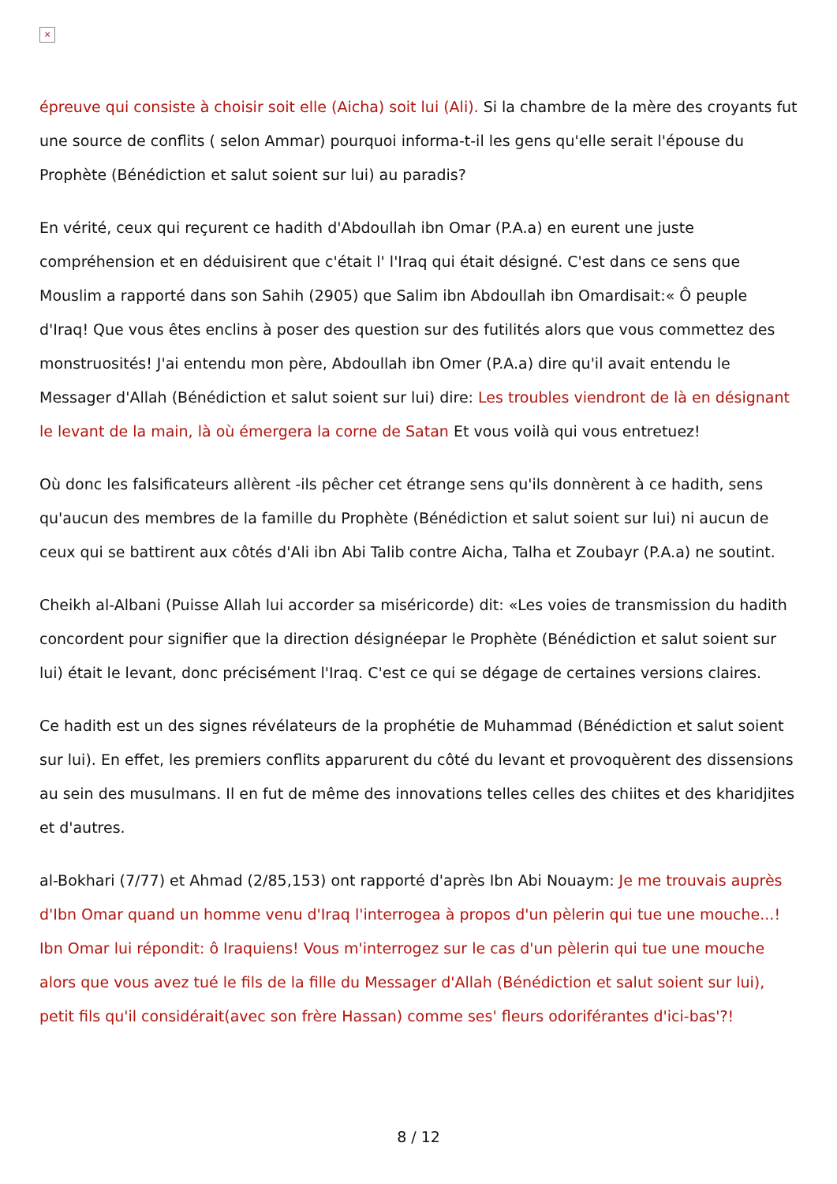×
épreuve qui consiste à choisir soit elle (Aicha) soit lui (Ali). Si la chambre de la mère des croyants fut une source de conflits ( selon Ammar) pourquoi informa-t-il les gens qu'elle serait l'épouse du Prophète (Bénédiction et salut soient sur lui) au paradis?
En vérité, ceux qui reçurent ce hadith d'Abdoullah ibn Omar (P.A.a) en eurent une juste compréhension et en déduisirent que c'était l' l'Iraq qui était désigné. C'est dans ce sens que Mouslim a rapporté dans son Sahih (2905) que Salim ibn Abdoullah ibn Omardisait:« Ô peuple d'Iraq! Que vous êtes enclins à poser des question sur des futilités alors que vous commettez des monstruosités! J'ai entendu mon père, Abdoullah ibn Omer (P.A.a) dire qu'il avait entendu le Messager d'Allah (Bénédiction et salut soient sur lui) dire: Les troubles viendront de là en désignant le levant de la main, là où émergera la corne de Satan Et vous voilà qui vous entretuez!
Où donc les falsificateurs allèrent -ils pêcher cet étrange sens qu'ils donnèrent à ce hadith, sens qu'aucun des membres de la famille du Prophète (Bénédiction et salut soient sur lui) ni aucun de ceux qui se battirent aux côtés d'Ali ibn Abi Talib contre Aicha, Talha et Zoubayr (P.A.a) ne soutint.
Cheikh al-Albani (Puisse Allah lui accorder sa miséricorde) dit: «Les voies de transmission du hadith concordent pour signifier que la direction désignéepar le Prophète (Bénédiction et salut soient sur lui) était le levant, donc précisément l'Iraq. C'est ce qui se dégage de certaines versions claires.
Ce hadith est un des signes révélateurs de la prophétie de Muhammad (Bénédiction et salut soient sur lui). En effet, les premiers conflits apparurent du côté du levant et provoquèrent des dissensions au sein des musulmans. Il en fut de même des innovations telles celles des chiites et des kharidjites et d'autres.
al-Bokhari (7/77) et Ahmad (2/85,153) ont rapporté d'après Ibn Abi Nouaym: Je me trouvais auprès d'Ibn Omar quand un homme venu d'Iraq l'interrogea à propos d'un pèlerin qui tue une mouche...! Ibn Omar lui répondit: ô Iraquiens! Vous m'interrogez sur le cas d'un pèlerin qui tue une mouche alors que vous avez tué le fils de la fille du Messager d'Allah (Bénédiction et salut soient sur lui), petit fils qu'il considérait(avec son frère Hassan) comme ses' fleurs odoriférantes d'ici-bas'?!
8 / 12